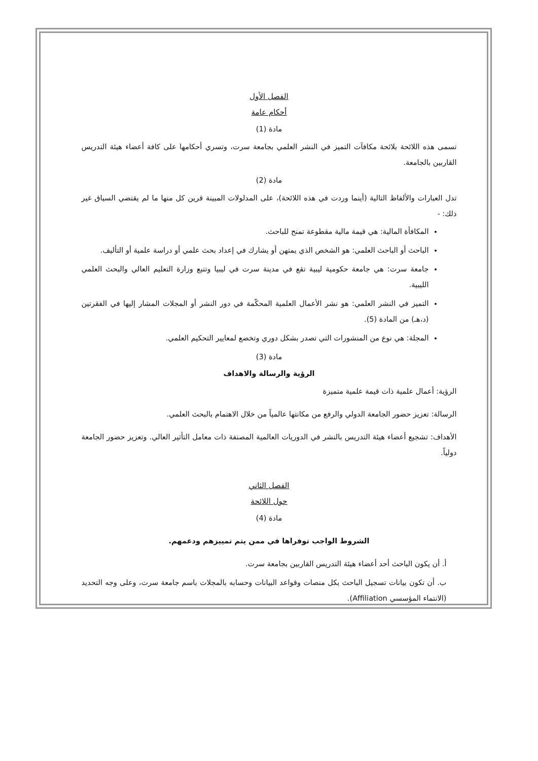الفصل الأول
أحكام عامة
مادة (1)
تسمى هذه اللائحة بلائحة مكافآت التميز في النشر العلمي بجامعة سرت، وتسري أحكامها على كافة أعضاء هيئة التدريس القاربين بالجامعة.
مادة (2)
تدل العبارات والألفاظ التالية (أينما وردت في هذه اللائحة)، على المدلولات المبينة قرين كل منها ما لم يقتضي السياق غير ذلك: -
المكافأة المالية: هي قيمة مالية مقطوعة تمنح للباحث.
الباحث أو الباحث العلمي: هو الشخص الذي يمتهن أو يشارك في إعداد بحث علمي أو دراسة علمية أو التأليف.
جامعة سرت: هي جامعة حكومية ليبية تقع في مدينة سرت في ليبيا وتتبع وزارة التعليم العالي والبحث العلمي الليبية.
التميز في النشر العلمي: هو نشر الأعمال العلمية المحكّمة في دور النشر أو المجلات المشار إليها في الفقرتين (د،هـ) من المادة (5).
المجلة: هي نوع من المنشورات التي تصدر بشكل دوري وتخضع لمعايير التحكيم العلمي.
مادة (3)
الرؤية والرسالة والاهداف
الرؤية: أعمال علمية ذات قيمة علمية متميزة
الرسالة: تعزيز حضور الجامعة الدولي والرفع من مكانتها عالمياً من خلال الاهتمام بالبحث العلمي.
الأهداف: تشجيع أعضاء هيئة التدريس بالنشر في الدوريات العالمية المصنفة ذات معامل التأثير العالي. وتعزيز حضور الجامعة دولياً.
الفصل الثاني
حول اللائحة
مادة (4)
الشروط الواجب توفراها في ممن يتم تمييزهم ودعمهم.
أ. أن يكون الباحث أحد أعضاء هيئة التدريس القاربين بجامعة سرت.
ب. أن تكون بيانات تسجيل الباحث بكل منصات وقواعد البيانات وحسابه بالمجلات باسم جامعة سرت، وعلى وجه التحديد (الانتماء المؤسسي Affiliation).